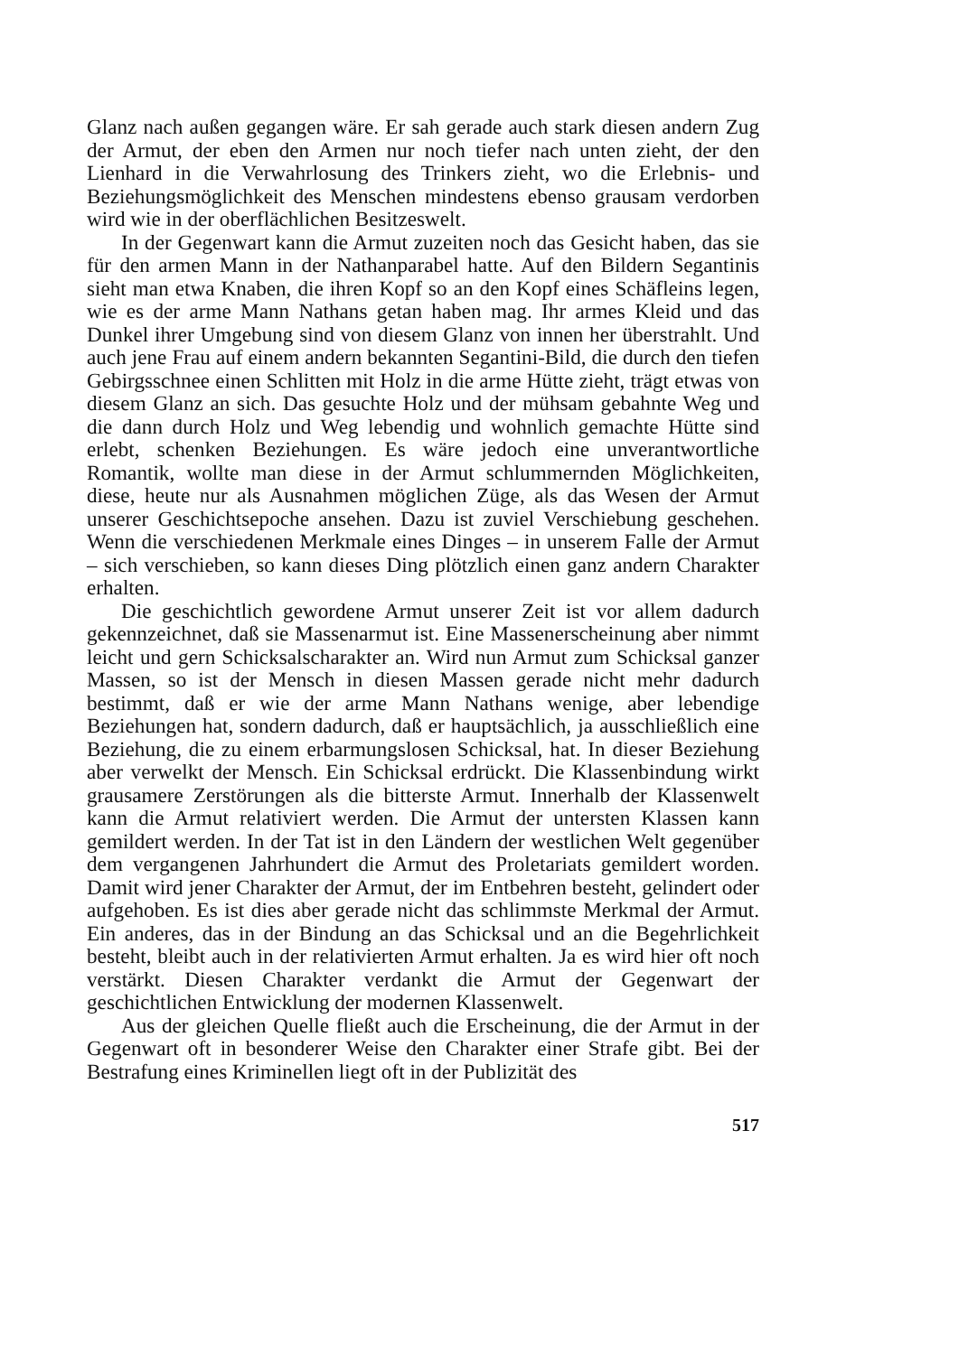Glanz nach außen gegangen wäre. Er sah gerade auch stark diesen andern Zug der Armut, der eben den Armen nur noch tiefer nach unten zieht, der den Lienhard in die Verwahrlosung des Trinkers zieht, wo die Erlebnis- und Beziehungsmöglichkeit des Menschen mindestens ebenso grausam verdorben wird wie in der oberflächlichen Besitzeswelt.
In der Gegenwart kann die Armut zuzeiten noch das Gesicht haben, das sie für den armen Mann in der Nathanparabel hatte. Auf den Bildern Segantinis sieht man etwa Knaben, die ihren Kopf so an den Kopf eines Schäfleins legen, wie es der arme Mann Nathans getan haben mag. Ihr armes Kleid und das Dunkel ihrer Umgebung sind von diesem Glanz von innen her überstrahlt. Und auch jene Frau auf einem andern bekannten Segantini-Bild, die durch den tiefen Gebirgsschnee einen Schlitten mit Holz in die arme Hütte zieht, trägt etwas von diesem Glanz an sich. Das gesuchte Holz und der mühsam gebahnte Weg und die dann durch Holz und Weg lebendig und wohnlich gemachte Hütte sind erlebt, schenken Beziehungen. Es wäre jedoch eine unverantwortliche Romantik, wollte man diese in der Armut schlummernden Möglichkeiten, diese, heute nur als Ausnahmen möglichen Züge, als das Wesen der Armut unserer Geschichtsepoche ansehen. Dazu ist zuviel Verschiebung geschehen. Wenn die verschiedenen Merkmale eines Dinges – in unserem Falle der Armut – sich verschieben, so kann dieses Ding plötzlich einen ganz andern Charakter erhalten.
Die geschichtlich gewordene Armut unserer Zeit ist vor allem dadurch gekennzeichnet, daß sie Massenarmut ist. Eine Massenerscheinung aber nimmt leicht und gern Schicksalscharakter an. Wird nun Armut zum Schicksal ganzer Massen, so ist der Mensch in diesen Massen gerade nicht mehr dadurch bestimmt, daß er wie der arme Mann Nathans wenige, aber lebendige Beziehungen hat, sondern dadurch, daß er hauptsächlich, ja ausschließlich eine Beziehung, die zu einem erbarmungslosen Schicksal, hat. In dieser Beziehung aber verwelkt der Mensch. Ein Schicksal erdrückt. Die Klassenbindung wirkt grausamere Zerstörungen als die bitterste Armut. Innerhalb der Klassenwelt kann die Armut relativiert werden. Die Armut der untersten Klassen kann gemildert werden. In der Tat ist in den Ländern der westlichen Welt gegenüber dem vergangenen Jahrhundert die Armut des Proletariats gemildert worden. Damit wird jener Charakter der Armut, der im Entbehren besteht, gelindert oder aufgehoben. Es ist dies aber gerade nicht das schlimmste Merkmal der Armut. Ein anderes, das in der Bindung an das Schicksal und an die Begehrlichkeit besteht, bleibt auch in der relativierten Armut erhalten. Ja es wird hier oft noch verstärkt. Diesen Charakter verdankt die Armut der Gegenwart der geschichtlichen Entwicklung der modernen Klassenwelt.
Aus der gleichen Quelle fließt auch die Erscheinung, die der Armut in der Gegenwart oft in besonderer Weise den Charakter einer Strafe gibt. Bei der Bestrafung eines Kriminellen liegt oft in der Publizität des
517